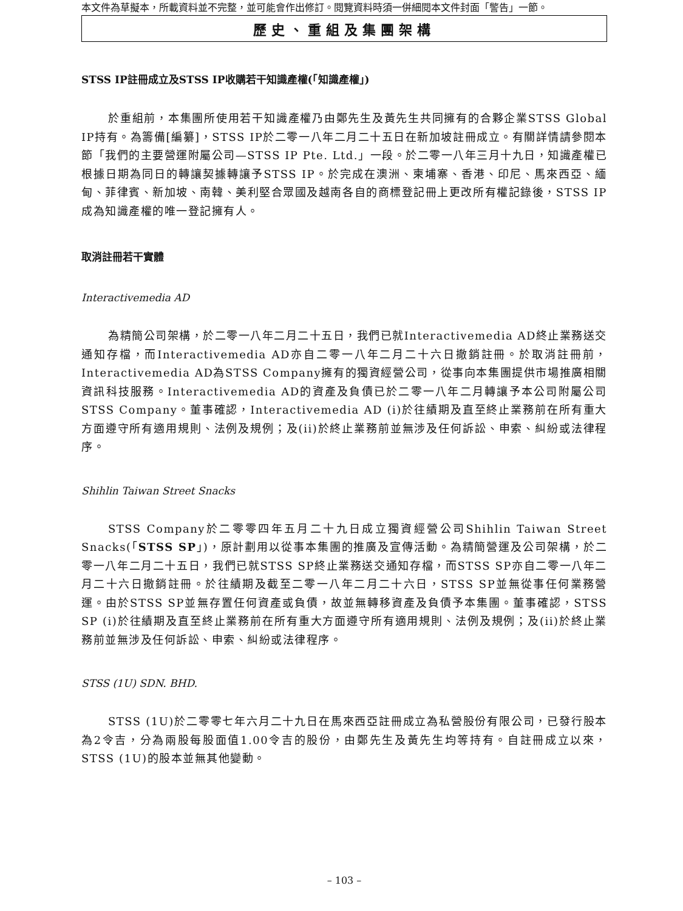本文件為草擬本，所載資料並不完整，並可能會作出修訂。閱覽資料時須一併細閱本文件封面「警告」一節。
歷史、重組及集團架構
STSS IP註冊成立及STSS IP收購若干知識產權(「知識產權」)
於重組前，本集團所使用若干知識產權乃由鄭先生及黃先生共同擁有的合夥企業STSS Global IP持有。為籌備[編纂]，STSS IP於二零一八年二月二十五日在新加坡註冊成立。有關詳情請參閱本節「我們的主要營運附屬公司—STSS IP Pte. Ltd.」一段。於二零一八年三月十九日，知識產權已根據日期為同日的轉讓契據轉讓予STSS IP。於完成在澳洲、柬埔寨、香港、印尼、馬來西亞、緬甸、菲律賓、新加坡、南韓、美利堅合眾國及越南各自的商標登記冊上更改所有權記錄後，STSS IP成為知識產權的唯一登記擁有人。
取消註冊若干實體
Interactivemedia AD
為精簡公司架構，於二零一八年二月二十五日，我們已就Interactivemedia AD終止業務送交通知存檔，而Interactivemedia AD亦自二零一八年二月二十六日撤銷註冊。於取消註冊前，Interactivemedia AD為STSS Company擁有的獨資經營公司，從事向本集團提供市場推廣相關資訊科技服務。Interactivemedia AD的資產及負債已於二零一八年二月轉讓予本公司附屬公司STSS Company。董事確認，Interactivemedia AD (i)於往績期及直至終止業務前在所有重大方面遵守所有適用規則、法例及規例；及(ii)於終止業務前並無涉及任何訴訟、申索、糾紛或法律程序。
Shihlin Taiwan Street Snacks
STSS Company於二零零四年五月二十九日成立獨資經營公司Shihlin Taiwan Street Snacks(「STSS SP」)，原計劃用以從事本集團的推廣及宣傳活動。為精簡營運及公司架構，於二零一八年二月二十五日，我們已就STSS SP終止業務送交通知存檔，而STSS SP亦自二零一八年二月二十六日撤銷註冊。於往績期及截至二零一八年二月二十六日，STSS SP並無從事任何業務營運。由於STSS SP並無存置任何資產或負債，故並無轉移資產及負債予本集團。董事確認，STSS SP (i)於往績期及直至終止業務前在所有重大方面遵守所有適用規則、法例及規例；及(ii)於終止業務前並無涉及任何訴訟、申索、糾紛或法律程序。
STSS (1U) SDN. BHD.
STSS (1U)於二零零七年六月二十九日在馬來西亞註冊成立為私營股份有限公司，已發行股本為2令吉，分為兩股每股面值1.00令吉的股份，由鄭先生及黃先生均等持有。自註冊成立以來，STSS (1U)的股本並無其他變動。
– 103 –